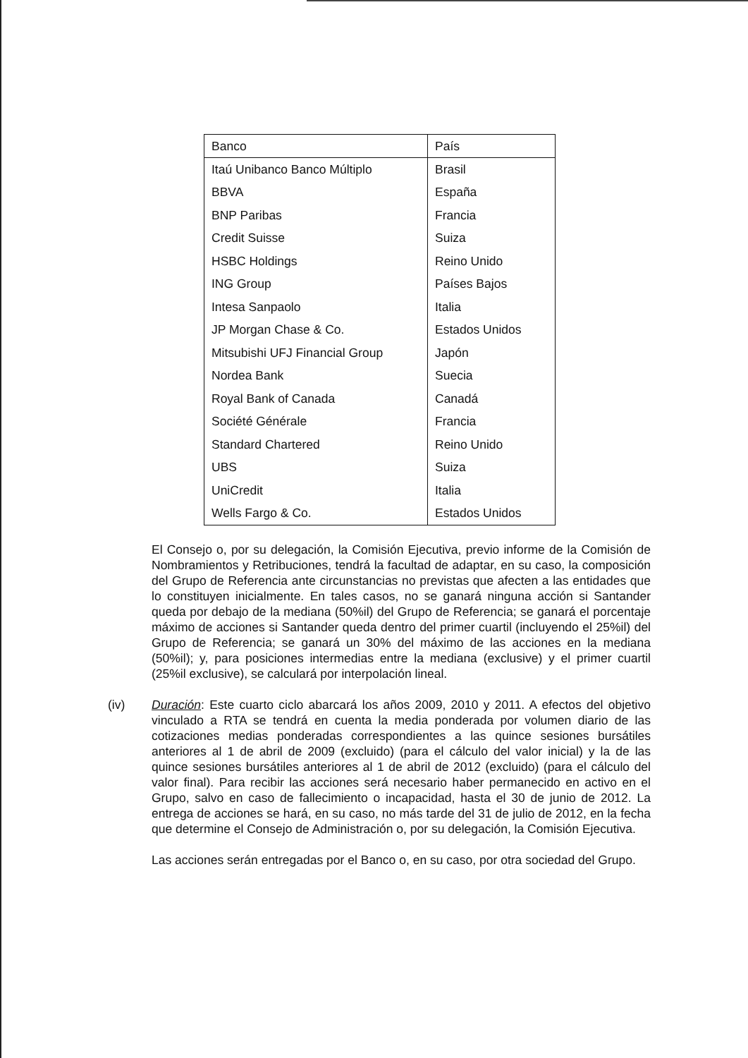| Banco | País |
| --- | --- |
| Itaú Unibanco Banco Múltiplo | Brasil |
| BBVA | España |
| BNP Paribas | Francia |
| Credit Suisse | Suiza |
| HSBC Holdings | Reino Unido |
| ING Group | Países Bajos |
| Intesa Sanpaolo | Italia |
| JP Morgan Chase & Co. | Estados Unidos |
| Mitsubishi UFJ Financial Group | Japón |
| Nordea Bank | Suecia |
| Royal Bank of Canada | Canadá |
| Société Générale | Francia |
| Standard Chartered | Reino Unido |
| UBS | Suiza |
| UniCredit | Italia |
| Wells Fargo & Co. | Estados Unidos |
El Consejo o, por su delegación, la Comisión Ejecutiva, previo informe de la Comisión de Nombramientos y Retribuciones, tendrá la facultad de adaptar, en su caso, la composición del Grupo de Referencia ante circunstancias no previstas que afecten a las entidades que lo constituyen inicialmente. En tales casos, no se ganará ninguna acción si Santander queda por debajo de la mediana (50%il) del Grupo de Referencia; se ganará el porcentaje máximo de acciones si Santander queda dentro del primer cuartil (incluyendo el 25%il) del Grupo de Referencia; se ganará un 30% del máximo de las acciones en la mediana (50%il); y, para posiciones intermedias entre la mediana (exclusive) y el primer cuartil (25%il exclusive), se calculará por interpolación lineal.
(iv) Duración: Este cuarto ciclo abarcará los años 2009, 2010 y 2011. A efectos del objetivo vinculado a RTA se tendrá en cuenta la media ponderada por volumen diario de las cotizaciones medias ponderadas correspondientes a las quince sesiones bursátiles anteriores al 1 de abril de 2009 (excluido) (para el cálculo del valor inicial) y la de las quince sesiones bursátiles anteriores al 1 de abril de 2012 (excluido) (para el cálculo del valor final). Para recibir las acciones será necesario haber permanecido en activo en el Grupo, salvo en caso de fallecimiento o incapacidad, hasta el 30 de junio de 2012. La entrega de acciones se hará, en su caso, no más tarde del 31 de julio de 2012, en la fecha que determine el Consejo de Administración o, por su delegación, la Comisión Ejecutiva.
Las acciones serán entregadas por el Banco o, en su caso, por otra sociedad del Grupo.